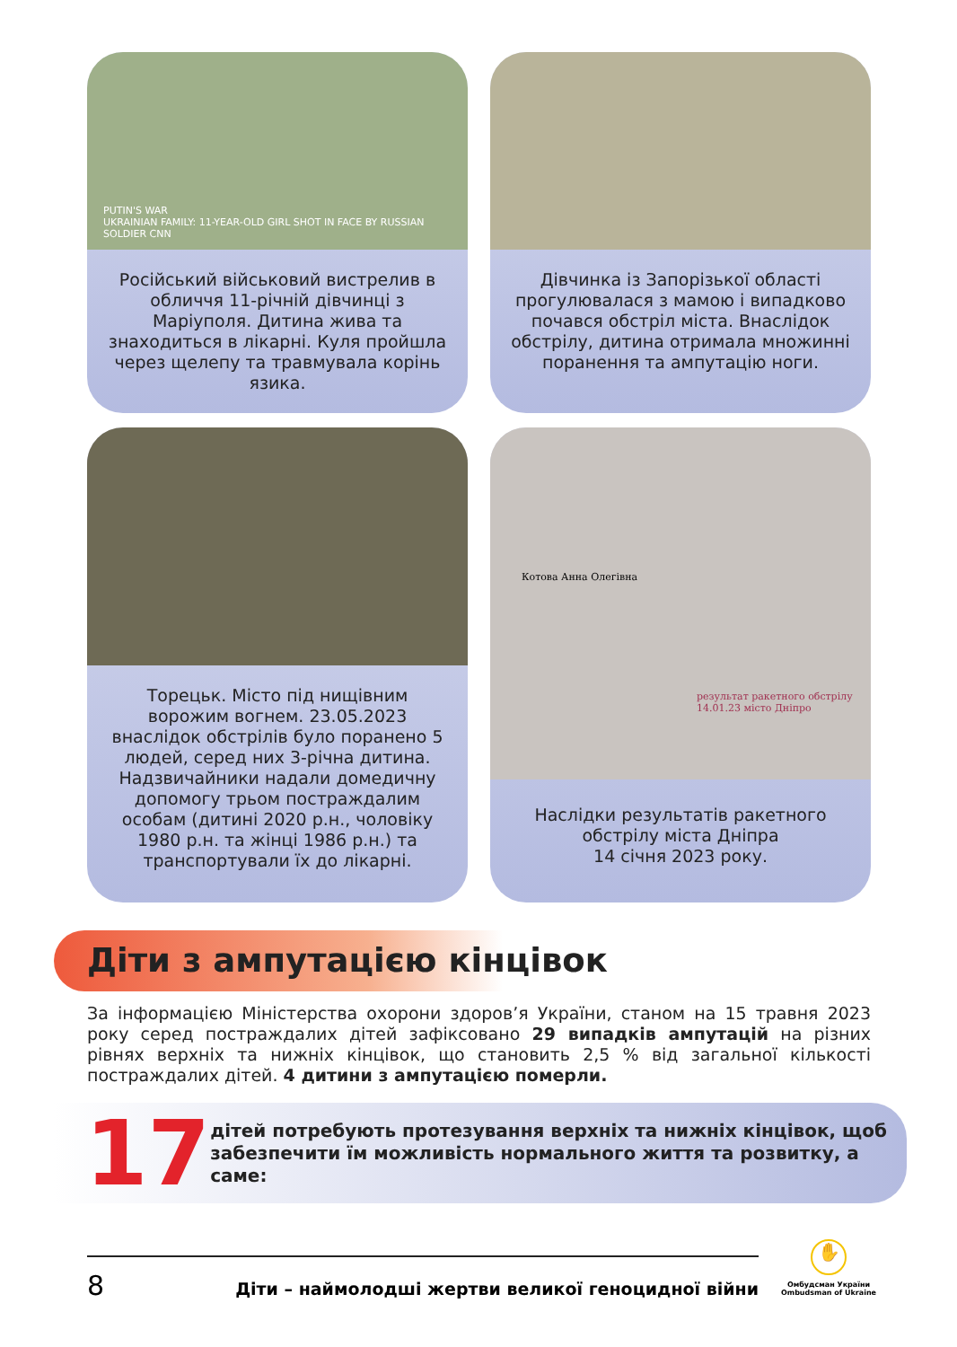PUTIN'S WAR
UKRAINIAN FAMILY: 11-YEAR-OLD GIRL SHOT IN FACE BY RUSSIAN SOLDIER CNN
Російський військовий вистрелив в обличчя 11-річній дівчинці з Маріуполя. Дитина жива та знаходиться в лікарні. Куля пройшла через щелепу та травмувала корінь язика.
Дівчинка із Запорізької області прогулювалася з мамою і випадково почався обстріл міста. Внаслідок обстрілу, дитина отримала множинні поранення та ампутацію ноги.
Торецьк. Місто під нищівним ворожим вогнем. 23.05.2023 внаслідок обстрілів було поранено 5 людей, серед них 3-річна дитина. Надзвичайники надали домедичну допомогу трьом постраждалим особам (дитині 2020 р.н., чоловіку 1980 р.н. та жінці 1986 р.н.) та транспортували їх до лікарні.
Котова Анна Олегівна
результат ракетного обстрілу 14.01.23 місто Дніпро
Наслідки результатів ракетного обстрілу міста Дніпра
14 січня 2023 року.
Діти з ампутацією кінцівок
За інформацією Міністерства охорони здоров’я України, станом на 15 травня 2023 року серед постраждалих дітей зафіксовано 29 випадків ампутацій на різних рівнях верхніх та нижніх кінцівок, що становить 2,5 % від загальної кількості постраждалих дітей. 4 дитини з ампутацією померли.
17
дітей потребують протезування верхніх та нижніх кінцівок, щоб забезпечити їм можливість нормального життя та розвитку, а саме:
8 Діти – наймолодші жертви великої геноцидної війни
✋
Омбудсман України
Ombudsman of Ukraine